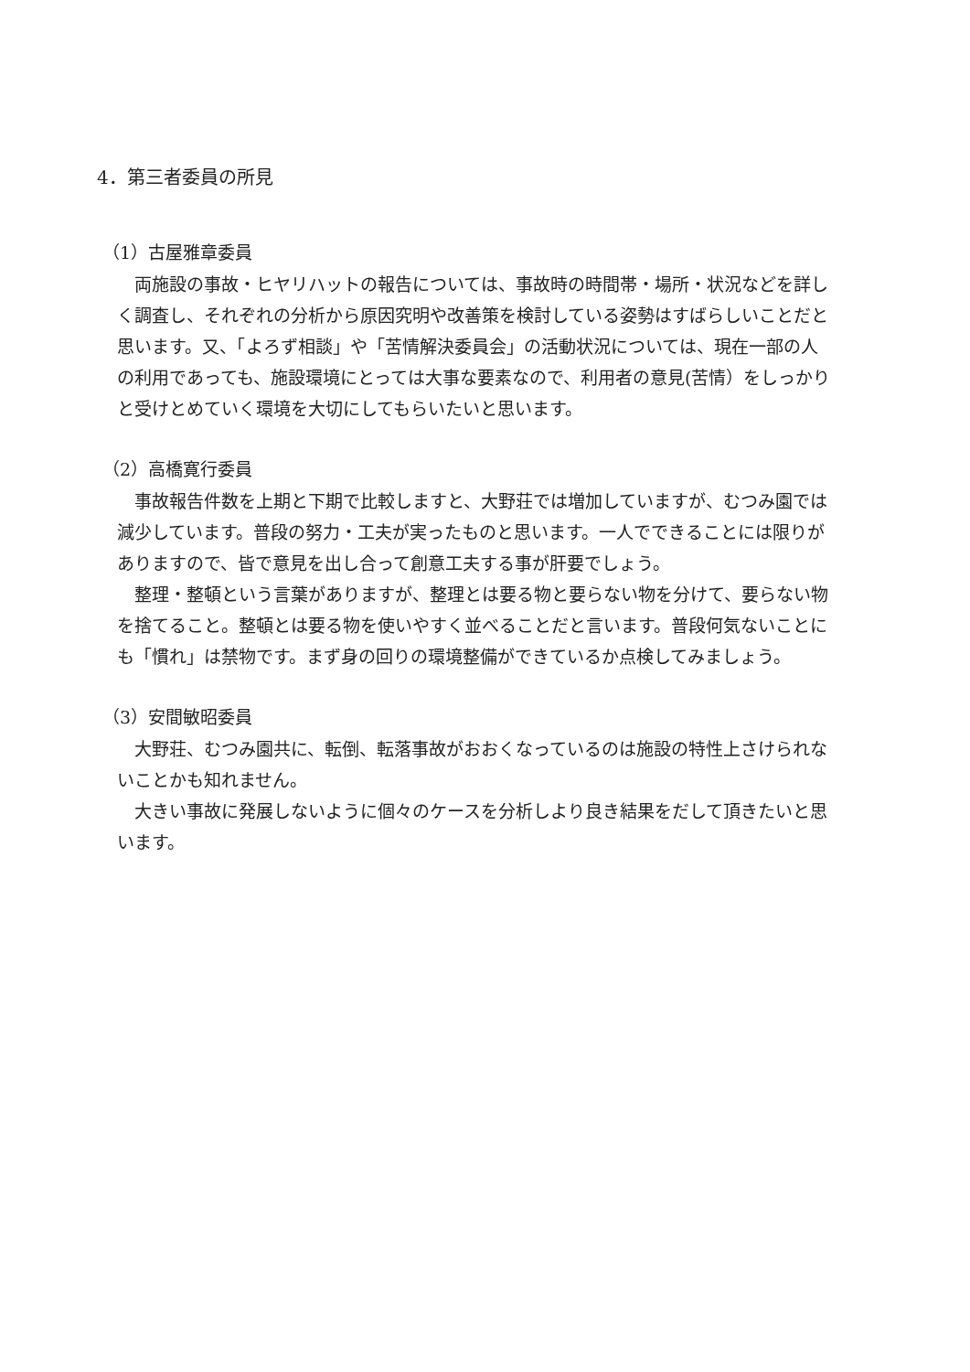4．第三者委員の所見
（1）古屋雅章委員
両施設の事故・ヒヤリハットの報告については、事故時の時間帯・場所・状況などを詳しく調査し、それぞれの分析から原因究明や改善策を検討している姿勢はすばらしいことだと思います。又、「よろず相談」や「苦情解決委員会」の活動状況については、現在一部の人の利用であっても、施設環境にとっては大事な要素なので、利用者の意見(苦情）をしっかりと受けとめていく環境を大切にしてもらいたいと思います。
（2）高橋寛行委員
事故報告件数を上期と下期で比較しますと、大野荘では増加していますが、むつみ園では減少しています。普段の努力・工夫が実ったものと思います。一人でできることには限りがありますので、皆で意見を出し合って創意工夫する事が肝要でしょう。
整理・整頓という言葉がありますが、整理とは要る物と要らない物を分けて、要らない物を捨てること。整頓とは要る物を使いやすく並べることだと言います。普段何気ないことにも「慣れ」は禁物です。まず身の回りの環境整備ができているか点検してみましょう。
（3）安間敏昭委員
大野荘、むつみ園共に、転倒、転落事故がおおくなっているのは施設の特性上さけられないことかも知れません。
大きい事故に発展しないように個々のケースを分析しより良き結果をだして頂きたいと思います。